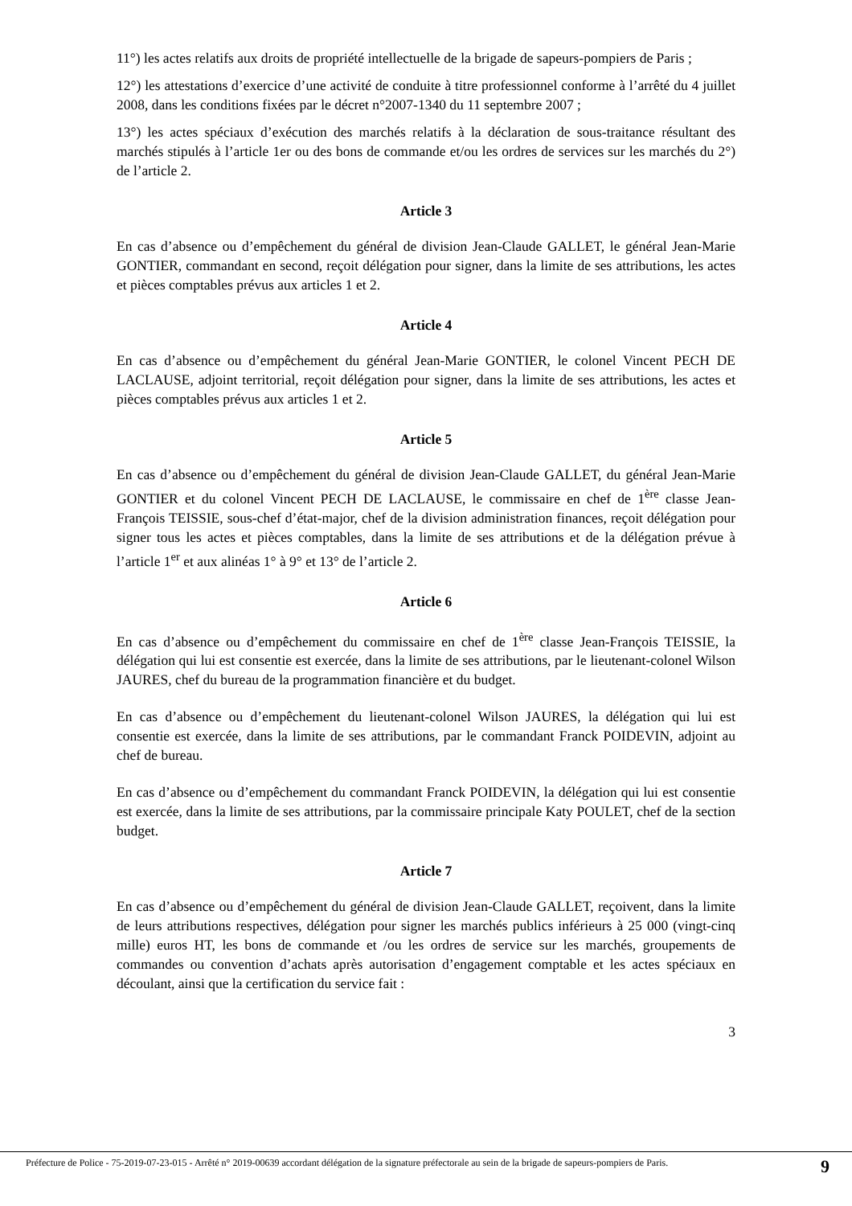11°) les actes relatifs aux droits de propriété intellectuelle de la brigade de sapeurs-pompiers de Paris ;
12°) les attestations d’exercice d’une activité de conduite à titre professionnel conforme à l’arrêté du 4 juillet 2008, dans les conditions fixées par le décret n°2007-1340 du 11 septembre 2007 ;
13°) les actes spéciaux d’exécution des marchés relatifs à la déclaration de sous-traitance résultant des marchés stipulés à l’article 1er ou des bons de commande et/ou les ordres de services sur les marchés du 2°) de l’article 2.
Article 3
En cas d’absence ou d’empêchement du général de division Jean-Claude GALLET, le général Jean-Marie GONTIER, commandant en second, reçoit délégation pour signer, dans la limite de ses attributions, les actes et pièces comptables prévus aux articles 1 et 2.
Article 4
En cas d’absence ou d’empêchement du général Jean-Marie GONTIER, le colonel Vincent PECH DE LACLAUSE, adjoint territorial, reçoit délégation pour signer, dans la limite de ses attributions, les actes et pièces comptables prévus aux articles 1 et 2.
Article 5
En cas d’absence ou d’empêchement du général de division Jean-Claude GALLET, du général Jean-Marie GONTIER et du colonel Vincent PECH DE LACLAUSE, le commissaire en chef de 1<sup>ère</sup> classe Jean-François TEISSIE, sous-chef d’état-major, chef de la division administration finances, reçoit délégation pour signer tous les actes et pièces comptables, dans la limite de ses attributions et de la délégation prévue à l’article 1<sup>er</sup> et aux alinéas 1° à 9° et 13° de l’article 2.
Article 6
En cas d’absence ou d’empêchement du commissaire en chef de 1<sup>ère</sup> classe Jean-François TEISSIE, la délégation qui lui est consentie est exercée, dans la limite de ses attributions, par le lieutenant-colonel Wilson JAURES, chef du bureau de la programmation financière et du budget.
En cas d’absence ou d’empêchement du lieutenant-colonel Wilson JAURES, la délégation qui lui est consentie est exercée, dans la limite de ses attributions, par le commandant Franck POIDEVIN, adjoint au chef de bureau.
En cas d’absence ou d’empêchement du commandant Franck POIDEVIN, la délégation qui lui est consentie est exercée, dans la limite de ses attributions, par la commissaire principale Katy POULET, chef de la section budget.
Article 7
En cas d’absence ou d’empêchement du général de division Jean-Claude GALLET, reçoivent, dans la limite de leurs attributions respectives, délégation pour signer les marchés publics inférieurs à 25 000 (vingt-cinq mille) euros HT, les bons de commande et /ou les ordres de service sur les marchés, groupements de commandes ou convention d’achats après autorisation d’engagement comptable et les actes spéciaux en découlant, ainsi que la certification du service fait :
3
Préfecture de Police - 75-2019-07-23-015 - Arrêté n° 2019-00639 accordant délégation de la signature préfectorale au sein de la brigade de sapeurs-pompiers de Paris. 9